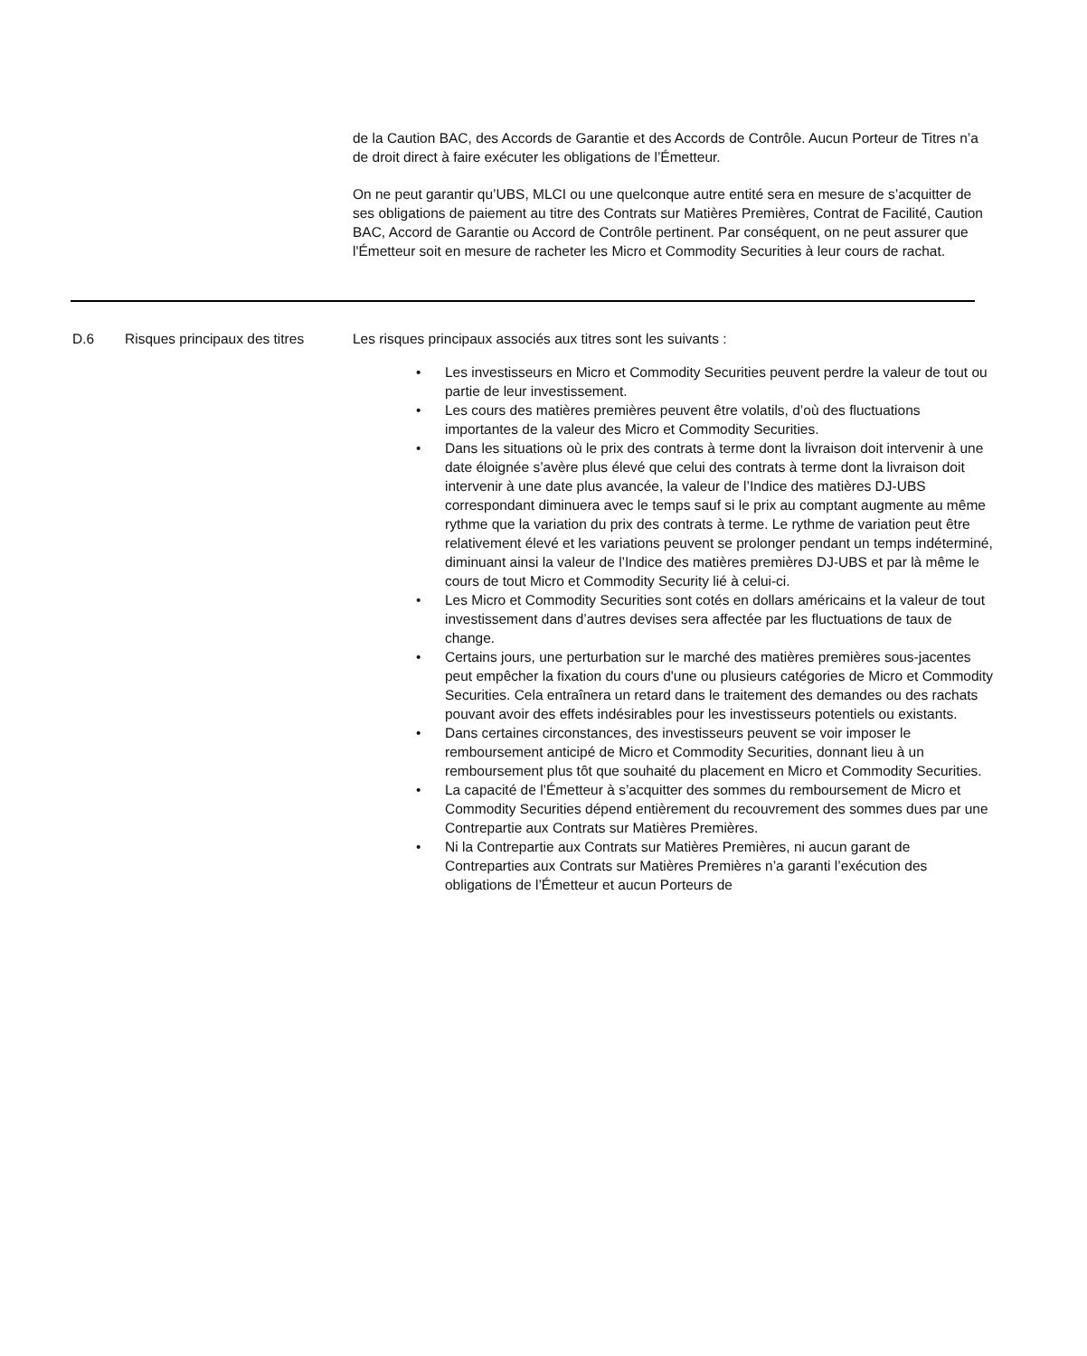de la Caution BAC, des Accords de Garantie et des Accords de Contrôle. Aucun Porteur de Titres n’a de droit direct à faire exécuter les obligations de l’Émetteur.
On ne peut garantir qu’UBS, MLCI ou une quelconque autre entité sera en mesure de s’acquitter de ses obligations de paiement au titre des Contrats sur Matières Premières, Contrat de Facilité, Caution BAC, Accord de Garantie ou Accord de Contrôle pertinent. Par conséquent, on ne peut assurer que l'Émetteur soit en mesure de racheter les Micro et Commodity Securities à leur cours de rachat.
| D.6 | Risques principaux des titres | Les risques principaux associés aux titres sont les suivants : • Les investisseurs en Micro et Commodity Securities peuvent perdre la valeur de tout ou partie de leur investissement. • Les cours des matières premières peuvent être volatils, d’où des fluctuations importantes de la valeur des Micro et Commodity Securities. • Dans les situations où le prix des contrats à terme dont la livraison doit intervenir à une date éloignée s’avère plus élevé que celui des contrats à terme dont la livraison doit intervenir à une date plus avancée, la valeur de l’Indice des matières DJ-UBS correspondant diminuera avec le temps sauf si le prix au comptant augmente au même rythme que la variation du prix des contrats à terme. Le rythme de variation peut être relativement élevé et les variations peuvent se prolonger pendant un temps indéterminé, diminuant ainsi la valeur de l’Indice des matières premières DJ-UBS et par là même le cours de tout Micro et Commodity Security lié à celui-ci. • Les Micro et Commodity Securities sont cotés en dollars américains et la valeur de tout investissement dans d’autres devises sera affectée par les fluctuations de taux de change. • Certains jours, une perturbation sur le marché des matières premières sous-jacentes peut empêcher la fixation du cours d'une ou plusieurs catégories de Micro et Commodity Securities. Cela entraînera un retard dans le traitement des demandes ou des rachats pouvant avoir des effets indésirables pour les investisseurs potentiels ou existants. • Dans certaines circonstances, des investisseurs peuvent se voir imposer le remboursement anticipé de Micro et Commodity Securities, donnant lieu à un remboursement plus tôt que souhaité du placement en Micro et Commodity Securities. • La capacité de l’Émetteur à s’acquitter des sommes du remboursement de Micro et Commodity Securities dépend entièrement du recouvrement des sommes dues par une Contrepartie aux Contrats sur Matières Premières. • Ni la Contrepartie aux Contrats sur Matières Premières, ni aucun garant de Contreparties aux Contrats sur Matières Premières n’a garanti l’exécution des obligations de l’Émetteur et aucun Porteurs de |